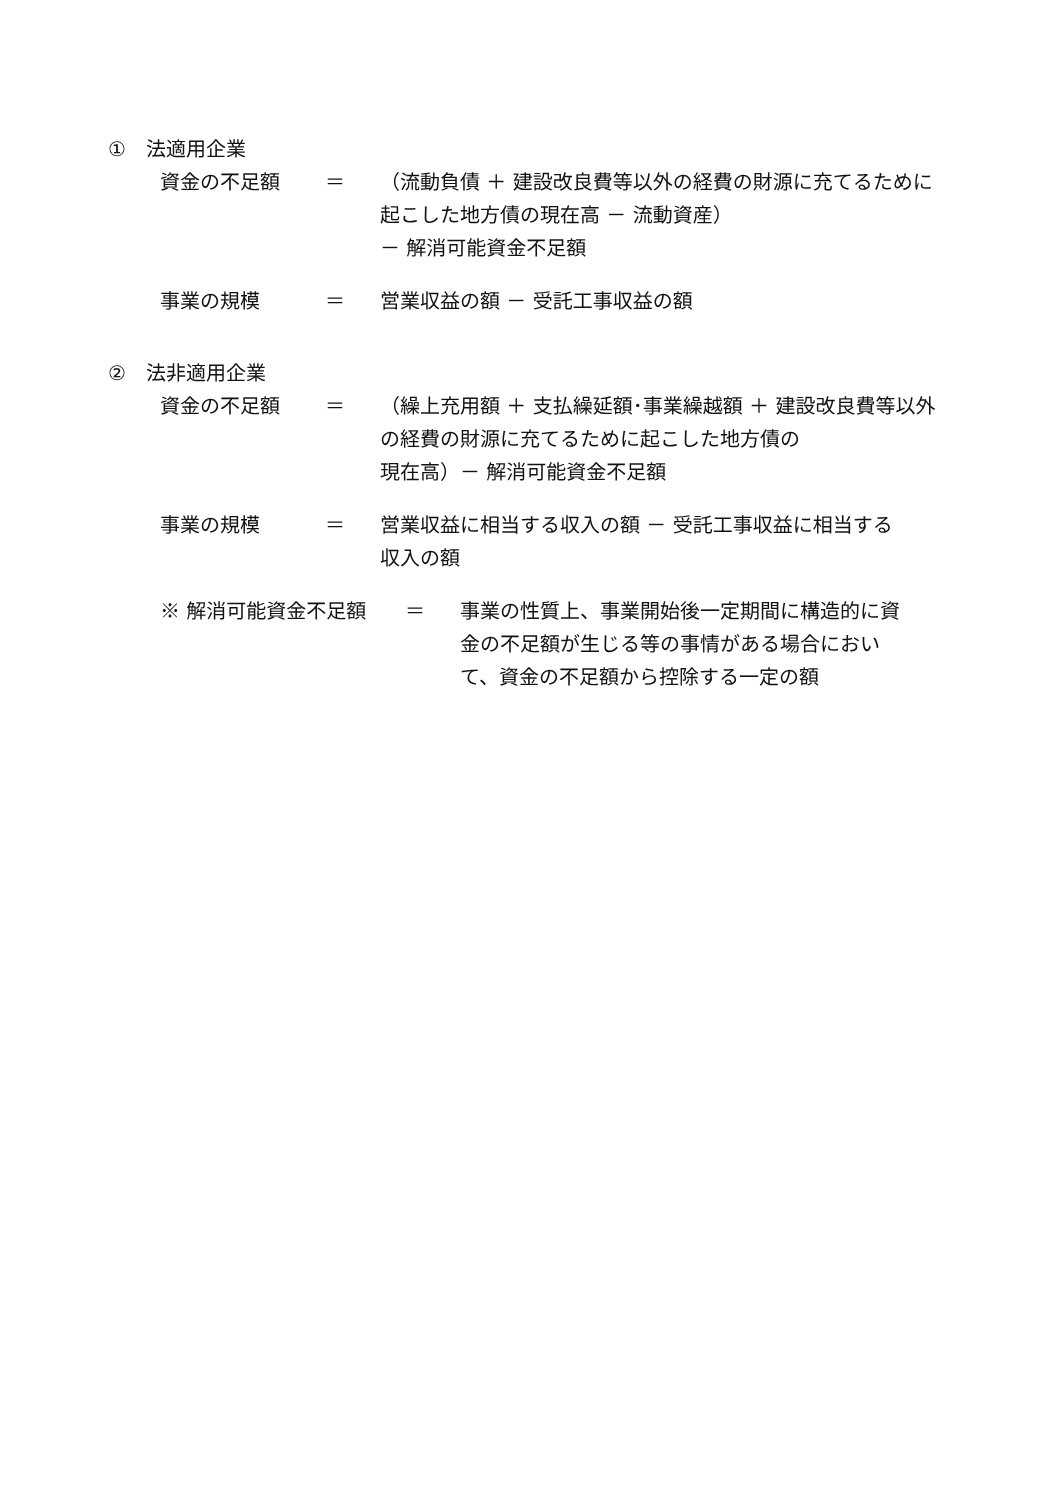① 法適用企業
資金の不足額 ＝ （流動負債 ＋ 建設改良費等以外の経費の財源に充てるために起こした地方債の現在高 － 流動資産）
－ 解消可能資金不足額
事業の規模 ＝ 営業収益の額 － 受託工事収益の額
② 法非適用企業
資金の不足額 ＝ （繰上充用額 ＋ 支払繰延額･事業繰越額 ＋ 建設改良費等以外の経費の財源に充てるために起こした地方債の
現在高）－ 解消可能資金不足額
事業の規模 ＝ 営業収益に相当する収入の額 － 受託工事収益に相当する
収入の額
※ 解消可能資金不足額 ＝ 事業の性質上、事業開始後一定期間に構造的に資金の不足額が生じる等の事情がある場合において、資金の不足額から控除する一定の額